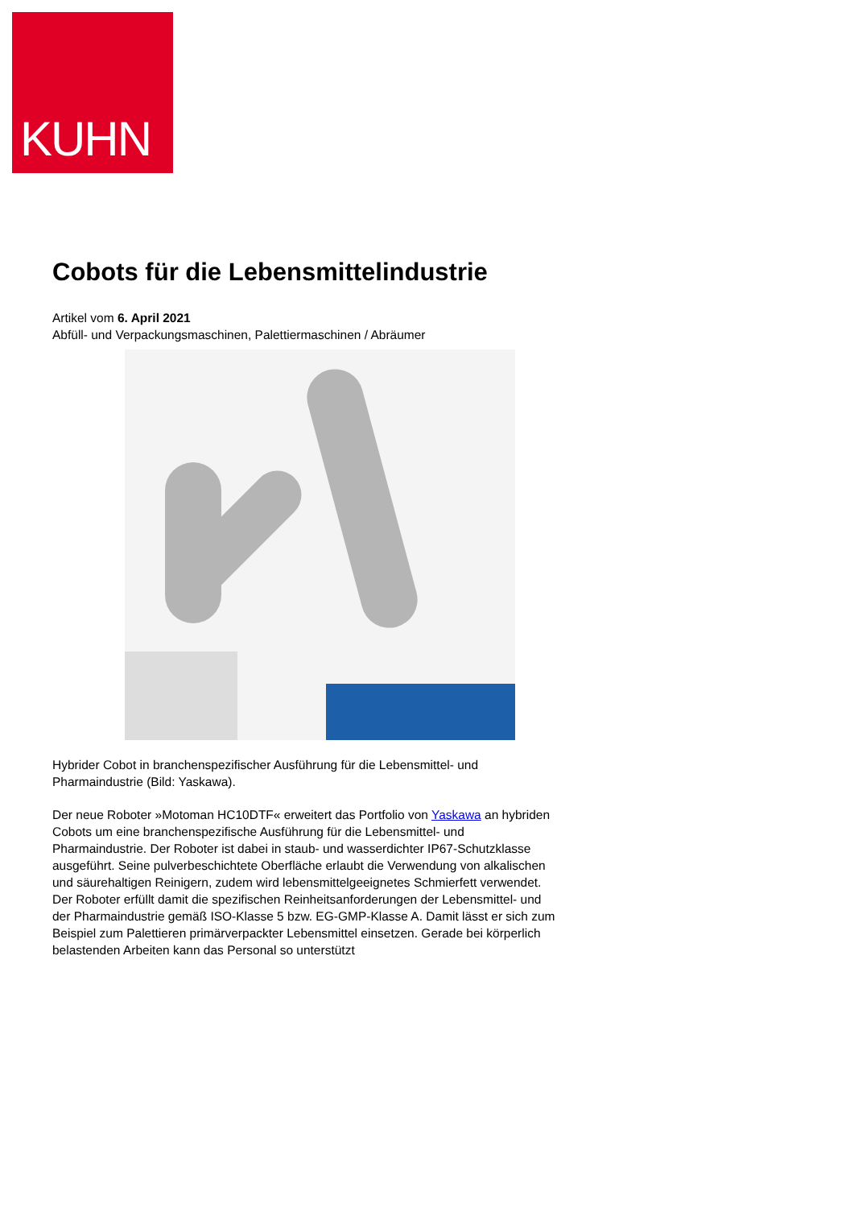KUHN
Cobots für die Lebensmittelindustrie
Artikel vom 6. April 2021
Abfüll- und Verpackungsmaschinen, Palettiermaschinen / Abräumer
Hybrider Cobot in branchenspezifischer Ausführung für die Lebensmittel- und Pharmaindustrie (Bild: Yaskawa).
Der neue Roboter »Motoman HC10DTF« erweitert das Portfolio von Yaskawa an hybriden Cobots um eine branchenspezifische Ausführung für die Lebensmittel- und Pharmaindustrie. Der Roboter ist dabei in staub- und wasserdichter IP67-Schutzklasse ausgeführt. Seine pulverbeschichtete Oberfläche erlaubt die Verwendung von alkalischen und säurehaltigen Reinigern, zudem wird lebensmittelgeeignetes Schmierfett verwendet. Der Roboter erfüllt damit die spezifischen Reinheitsanforderungen der Lebensmittel- und der Pharmaindustrie gemäß ISO-Klasse 5 bzw. EG-GMP-Klasse A. Damit lässt er sich zum Beispiel zum Palettieren primärverpackter Lebensmittel einsetzen. Gerade bei körperlich belastenden Arbeiten kann das Personal so unterstützt